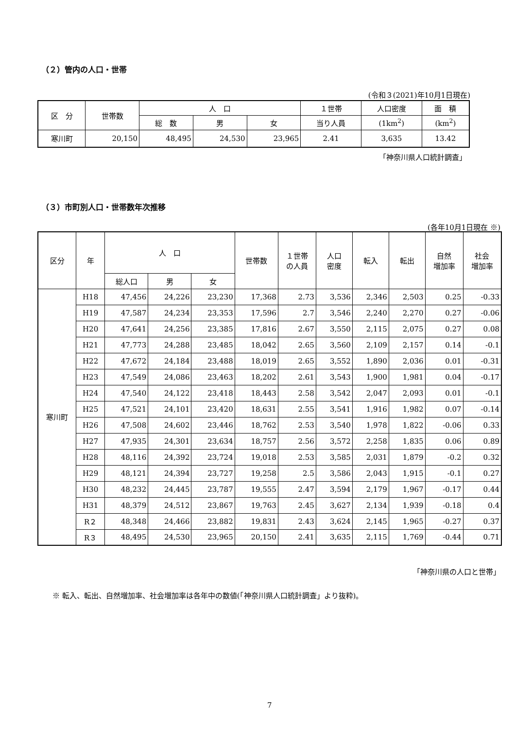（２）管内の人口・世帯
(令和３(2021)年10月1日現在)
| 区 分 | 世帯数 | 人 口 | | | １世帯 | 人口密度 | 面 積 |
| --- | --- | --- | --- | --- | --- | --- | --- |
| | | 総 数 | 男 | 女 | 当り人員 | (1km<sup>2</sup>) | (km<sup>2</sup>) |
| 寒川町 | 20,150 | 48,495 | 24,530 | 23,965 | 2.41 | 3,635 | 13.42 |
「神奈川県人口統計調査」
（３）市町別人口・世帯数年次推移
(各年10月1日現在 ※)
| 区分 | 年 | 人 口 | | | 世帯数 | １世帯 の人員 | 人口 密度 | 転入 | 転出 | 自然 増加率 | 社会 増加率 |
| --- | --- | --- | --- | --- | --- | --- | --- | --- | --- | --- | --- |
| | | 総人口 | 男 | 女 | | | | | | | |
| 寒川町 | H18 | 47,456 | 24,226 | 23,230 | 17,368 | 2.73 | 3,536 | 2,346 | 2,503 | 0.25 | -0.33 |
| | H19 | 47,587 | 24,234 | 23,353 | 17,596 | 2.7 | 3,546 | 2,240 | 2,270 | 0.27 | -0.06 |
| | H20 | 47,641 | 24,256 | 23,385 | 17,816 | 2.67 | 3,550 | 2,115 | 2,075 | 0.27 | 0.08 |
| | H21 | 47,773 | 24,288 | 23,485 | 18,042 | 2.65 | 3,560 | 2,109 | 2,157 | 0.14 | -0.1 |
| | H22 | 47,672 | 24,184 | 23,488 | 18,019 | 2.65 | 3,552 | 1,890 | 2,036 | 0.01 | -0.31 |
| | H23 | 47,549 | 24,086 | 23,463 | 18,202 | 2.61 | 3,543 | 1,900 | 1,981 | 0.04 | -0.17 |
| | H24 | 47,540 | 24,122 | 23,418 | 18,443 | 2.58 | 3,542 | 2,047 | 2,093 | 0.01 | -0.1 |
| | H25 | 47,521 | 24,101 | 23,420 | 18,631 | 2.55 | 3,541 | 1,916 | 1,982 | 0.07 | -0.14 |
| | H26 | 47,508 | 24,602 | 23,446 | 18,762 | 2.53 | 3,540 | 1,978 | 1,822 | -0.06 | 0.33 |
| | H27 | 47,935 | 24,301 | 23,634 | 18,757 | 2.56 | 3,572 | 2,258 | 1,835 | 0.06 | 0.89 |
| | H28 | 48,116 | 24,392 | 23,724 | 19,018 | 2.53 | 3,585 | 2,031 | 1,879 | -0.2 | 0.32 |
| | H29 | 48,121 | 24,394 | 23,727 | 19,258 | 2.5 | 3,586 | 2,043 | 1,915 | -0.1 | 0.27 |
| | H30 | 48,232 | 24,445 | 23,787 | 19,555 | 2.47 | 3,594 | 2,179 | 1,967 | -0.17 | 0.44 |
| | H31 | 48,379 | 24,512 | 23,867 | 19,763 | 2.45 | 3,627 | 2,134 | 1,939 | -0.18 | 0.4 |
| | R２ | 48,348 | 24,466 | 23,882 | 19,831 | 2.43 | 3,624 | 2,145 | 1,965 | -0.27 | 0.37 |
| | R３ | 48,495 | 24,530 | 23,965 | 20,150 | 2.41 | 3,635 | 2,115 | 1,769 | -0.44 | 0.71 |
「神奈川県の人口と世帯」
※ 転入、転出、自然増加率、社会増加率は各年中の数値(「神奈川県人口統計調査」より抜粋)。
7